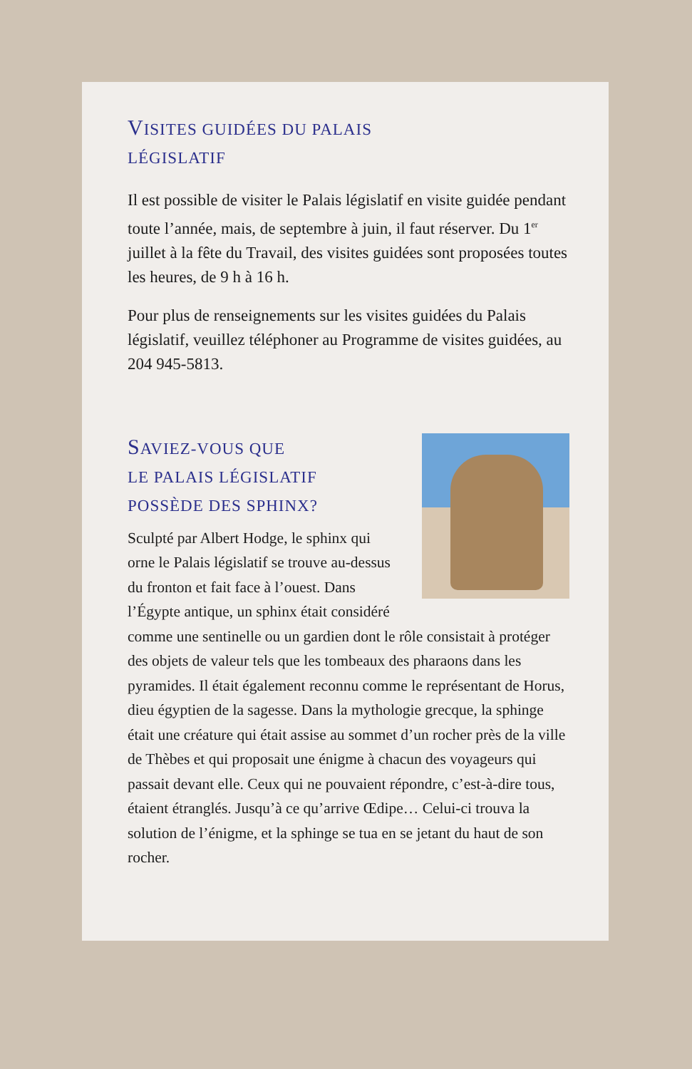VISITES GUIDÉES DU PALAIS
LÉGISLATIF
Il est possible de visiter le Palais législatif en visite guidée pendant toute l’année, mais, de septembre à juin, il faut réserver. Du 1<sup>er</sup> juillet à la fête du Travail, des visites guidées sont proposées toutes les heures, de 9 h à 16 h.
Pour plus de renseignements sur les visites guidées du Palais législatif, veuillez téléphoner au Programme de visites guidées, au 204 945-5813.
SAVIEZ-VOUS QUE
LE PALAIS LÉGISLATIF
POSSÈDE DES SPHINX?
Sculpté par Albert Hodge, le sphinx qui orne le Palais législatif se trouve au-dessus du fronton et fait face à l’ouest. Dans l’Égypte antique, un sphinx était considéré comme une sentinelle ou un gardien dont le rôle consistait à protéger des objets de valeur tels que les tombeaux des pharaons dans les pyramides. Il était également reconnu comme le représentant de Horus, dieu égyptien de la sagesse. Dans la mythologie grecque, la sphinge était une créature qui était assise au sommet d’un rocher près de la ville de Thèbes et qui proposait une énigme à chacun des voyageurs qui passait devant elle. Ceux qui ne pouvaient répondre, c’est-à-dire tous, étaient étranglés. Jusqu’à ce qu’arrive Œdipe… Celui-ci trouva la solution de l’énigme, et la sphinge se tua en se jetant du haut de son rocher.